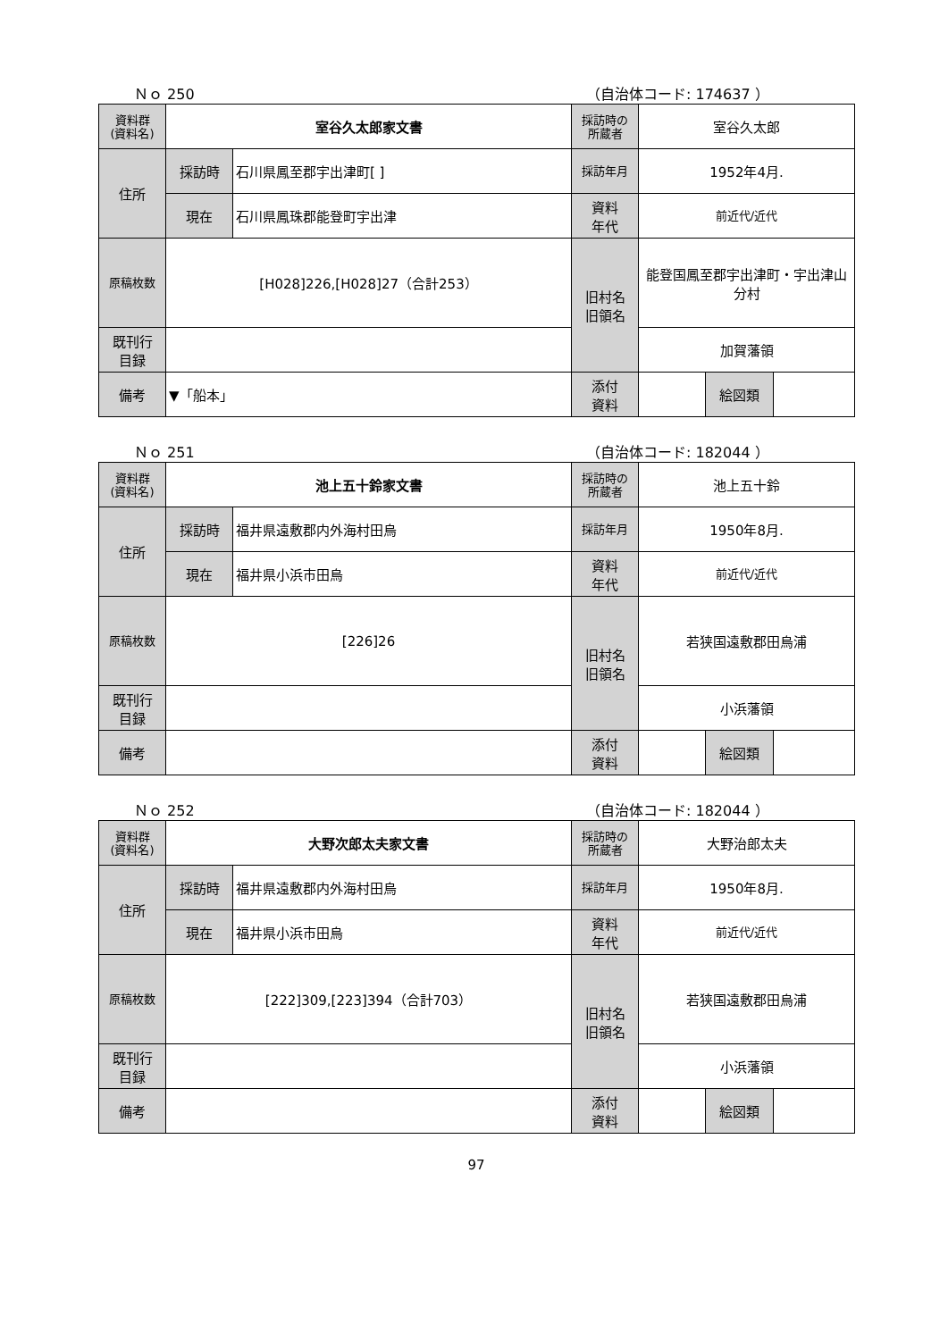Ｎｏ 250 （自治体コード: 174637 ）
| 資料群 (資料名) | 室谷久太郎家文書 | | 採訪時の 所蔵者 | 室谷久太郎 | | |
| 住所 | 採訪時 | 石川県鳳至郡宇出津町[ ] | 採訪年月 | 1952年4月. | | |
| | 現在 | 石川県鳳珠郡能登町宇出津 | 資料 年代 | 前近代/近代 | | |
| 原稿枚数 | [H028]226,[H028]27（合計253） | | 旧村名 旧領名 | 能登国鳳至郡宇出津町・宇出津山分村 | | |
| 既刊行 目録 | | | | 加賀藩領 | | |
| 備考 | ▼「船本」 | | | | | |
| | | | 添付 資料 | | 絵図類 | |
Ｎｏ 251 （自治体コード: 182044 ）
| 資料群 (資料名) | 池上五十鈴家文書 | | 採訪時の 所蔵者 | 池上五十鈴 | | |
| 住所 | 採訪時 | 福井県遠敷郡内外海村田烏 | 採訪年月 | 1950年8月. | | |
| | 現在 | 福井県小浜市田烏 | 資料 年代 | 前近代/近代 | | |
| 原稿枚数 | [226]26 | | 旧村名 旧領名 | 若狭国遠敷郡田烏浦 | | |
| 既刊行 目録 | | | | 小浜藩領 | | |
| 備考 | | | | | | |
| | | | 添付 資料 | | 絵図類 | |
Ｎｏ 252 （自治体コード: 182044 ）
| 資料群 (資料名) | 大野次郎太夫家文書 | | 採訪時の 所蔵者 | 大野治郎太夫 | | |
| 住所 | 採訪時 | 福井県遠敷郡内外海村田烏 | 採訪年月 | 1950年8月. | | |
| | 現在 | 福井県小浜市田烏 | 資料 年代 | 前近代/近代 | | |
| 原稿枚数 | [222]309,[223]394（合計703） | | 旧村名 旧領名 | 若狭国遠敷郡田烏浦 | | |
| 既刊行 目録 | | | | 小浜藩領 | | |
| 備考 | | | | | | |
| | | | 添付 資料 | | 絵図類 | |
97